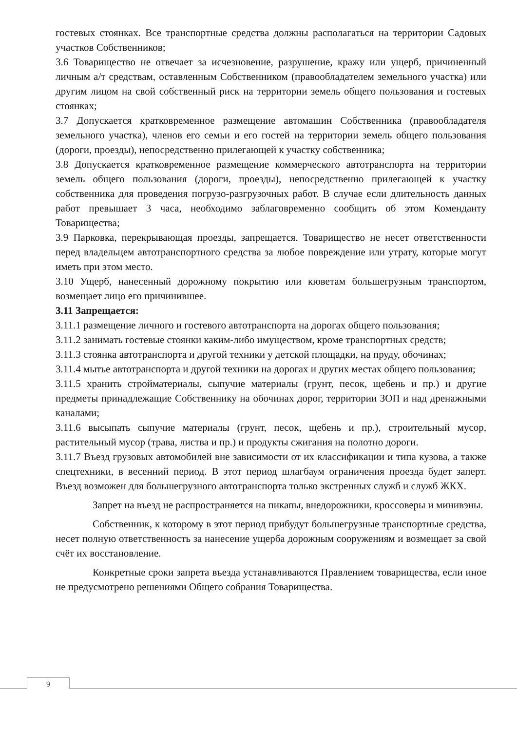гостевых стоянках. Все транспортные средства должны располагаться на территории Садовых участков Собственников;
3.6 Товарищество не отвечает за исчезновение, разрушение, кражу или ущерб, причиненный личным а/т средствам, оставленным Собственником (правообладателем земельного участка) или другим лицом на свой собственный риск на территории земель общего пользования и гостевых стоянках;
3.7 Допускается кратковременное размещение автомашин Собственника (правообладателя земельного участка), членов его семьи и его гостей на территории земель общего пользования (дороги, проезды), непосредственно прилегающей к участку собственника;
3.8 Допускается кратковременное размещение коммерческого автотранспорта на территории земель общего пользования (дороги, проезды), непосредственно прилегающей к участку собственника для проведения погрузо-разгрузочных работ. В случае если длительность данных работ превышает 3 часа, необходимо заблаговременно сообщить об этом Коменданту Товарищества;
3.9 Парковка, перекрывающая проезды, запрещается. Товарищество не несет ответственности перед владельцем автотранспортного средства за любое повреждение или утрату, которые могут иметь при этом место.
3.10 Ущерб, нанесенный дорожному покрытию или кюветам большегрузным транспортом, возмещает лицо его причинившее.
3.11 Запрещается:
3.11.1 размещение личного и гостевого автотранспорта на дорогах общего пользования;
3.11.2 занимать гостевые стоянки каким-либо имуществом, кроме транспортных средств;
3.11.3 стоянка автотранспорта и другой техники у детской площадки, на пруду, обочинах;
3.11.4 мытье автотранспорта и другой техники на дорогах и других местах общего пользования;
3.11.5 хранить стройматериалы, сыпучие материалы (грунт, песок, щебень и пр.) и другие предметы принадлежащие Собственнику на обочинах дорог, территории ЗОП и над дренажными каналами;
3.11.6 высыпать сыпучие материалы (грунт, песок, щебень и пр.), строительный мусор, растительный мусор (трава, листва и пр.) и продукты сжигания на полотно дороги.
3.11.7 Въезд грузовых автомобилей вне зависимости от их классификации и типа кузова, а также спецтехники, в весенний период. В этот период шлагбаум ограничения проезда будет заперт. Въезд возможен для большегрузного автотранспорта только экстренных служб и служб ЖКХ.
Запрет на въезд не распространяется на пикапы, внедорожники, кроссоверы и минивэны.
Собственник, к которому в этот период прибудут большегрузные транспортные средства, несет полную ответственность за нанесение ущерба дорожным сооружениям и возмещает за свой счёт их восстановление.
Конкретные сроки запрета въезда устанавливаются Правлением товарищества, если иное не предусмотрено решениями Общего собрания Товарищества.
9